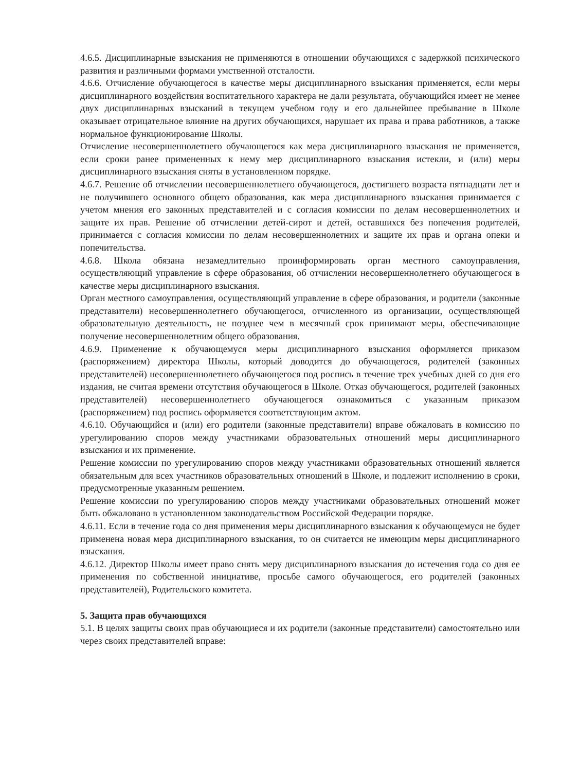4.6.5. Дисциплинарные взыскания не применяются в отношении обучающихся с задержкой психического развития и различными формами умственной отсталости.
4.6.6. Отчисление обучающегося в качестве меры дисциплинарного взыскания применяется, если меры дисциплинарного воздействия воспитательного характера не дали результата, обучающийся имеет не менее двух дисциплинарных взысканий в текущем учебном году и его дальнейшее пребывание в Школе оказывает отрицательное влияние на других обучающихся, нарушает их права и права работников, а также нормальное функционирование Школы.
Отчисление несовершеннолетнего обучающегося как мера дисциплинарного взыскания не применяется, если сроки ранее примененных к нему мер дисциплинарного взыскания истекли, и (или) меры дисциплинарного взыскания сняты в установленном порядке.
4.6.7. Решение об отчислении несовершеннолетнего обучающегося, достигшего возраста пятнадцати лет и не получившего основного общего образования, как мера дисциплинарного взыскания принимается с учетом мнения его законных представителей и с согласия комиссии по делам несовершеннолетних и защите их прав. Решение об отчислении детей-сирот и детей, оставшихся без попечения родителей, принимается с согласия комиссии по делам несовершеннолетних и защите их прав и органа опеки и попечительства.
4.6.8. Школа обязана незамедлительно проинформировать орган местного самоуправления, осуществляющий управление в сфере образования, об отчислении несовершеннолетнего обучающегося в качестве меры дисциплинарного взыскания.
Орган местного самоуправления, осуществляющий управление в сфере образования, и родители (законные представители) несовершеннолетнего обучающегося, отчисленного из организации, осуществляющей образовательную деятельность, не позднее чем в месячный срок принимают меры, обеспечивающие получение несовершеннолетним общего образования.
4.6.9. Применение к обучающемуся меры дисциплинарного взыскания оформляется приказом (распоряжением) директора Школы, который доводится до обучающегося, родителей (законных представителей) несовершеннолетнего обучающегося под роспись в течение трех учебных дней со дня его издания, не считая времени отсутствия обучающегося в Школе. Отказ обучающегося, родителей (законных представителей) несовершеннолетнего обучающегося ознакомиться с указанным приказом (распоряжением) под роспись оформляется соответствующим актом.
4.6.10. Обучающийся и (или) его родители (законные представители) вправе обжаловать в комиссию по урегулированию споров между участниками образовательных отношений меры дисциплинарного взыскания и их применение.
Решение комиссии по урегулированию споров между участниками образовательных отношений является обязательным для всех участников образовательных отношений в Школе, и подлежит исполнению в сроки, предусмотренные указанным решением.
Решение комиссии по урегулированию споров между участниками образовательных отношений может быть обжаловано в установленном законодательством Российской Федерации порядке.
4.6.11. Если в течение года со дня применения меры дисциплинарного взыскания к обучающемуся не будет применена новая мера дисциплинарного взыскания, то он считается не имеющим меры дисциплинарного взыскания.
4.6.12. Директор Школы имеет право снять меру дисциплинарного взыскания до истечения года со дня ее применения по собственной инициативе, просьбе самого обучающегося, его родителей (законных представителей), Родительского комитета.
5. Защита прав обучающихся
5.1. В целях защиты своих прав обучающиеся и их родители (законные представители) самостоятельно или через своих представителей вправе: